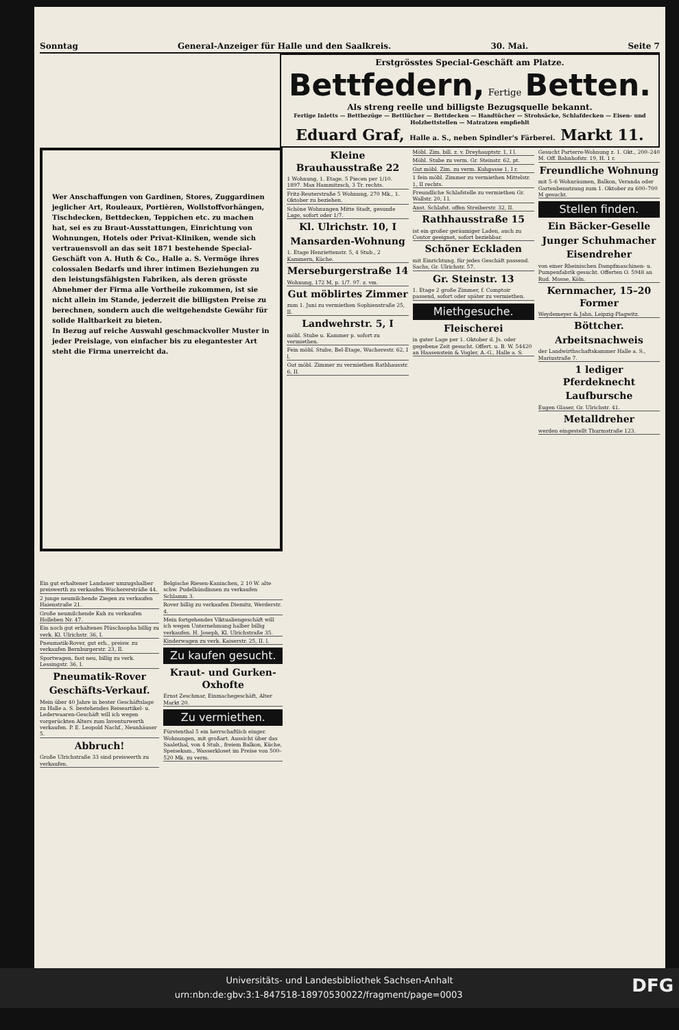Sonntag General-Anzeiger für Halle und den Saalkreis. 30. Mai. Seite 7
Erstgrösstes Special-Geschäft am Platze.
Bettfedern, Fertige Betten.
Als streng reelle und billigste Bezugsquelle bekannt.
Fertige Inletts — Bettbezüge — Bettlücher — Bettdecken — Handtücher — Strohsäcke, Schlafdecken — Eisen- und Holzbettstellen — Matratzen empfiehlt
Eduard Graf, Halle a. S., neben Spindler's Färberei. Markt 11.
Wer Anschaffungen von Gardinen, Stores, Zuggardinen jeglicher Art, Rouleaux, Portièren, Wollstoffvorhängen, Tischdecken, Bettdecken, Teppichen etc. zu machen hat, sei es zu Braut-Ausstattungen, Einrichtung von Wohnungen, Hotels oder Privat-Kliniken, wende sich vertrauensvoll an das seit 1871 bestehende Special-Geschäft von A. Huth & Co., Halle a. S. Vermöge ihres colossalen Bedarfs und ihrer intimen Beziehungen zu den leistungsfähigsten Fabriken, als deren grösste Abnehmer der Firma alle Vortheile zukommen, ist sie nicht allein im Stande, jederzeit die billigsten Preise zu berechnen, sondern auch die weitgehendste Gewähr für solide Haltbarkeit zu bieten.
In Bezug auf reiche Auswahl geschmackvoller Muster in jeder Preislage, von einfacher bis zu elegantester Art steht die Firma unerreicht da.
Ein gut erhaltener Landauer umzugshalber preiswerth zu verkaufen Wucherersträße 44.
2 junge neumilchende Ziegen zu verkaufen Haienstraße 21.
Große neumilchende Kuh zu verkaufen Holleben Nr. 47.
Ein noch gut erhaltenes Plüschsopha billig zu verk. Kl. Ulrichstr. 36, I.
Pneumatik-Rover, gut erh., preisw. zu verkaufen Bernburgerstr. 23, II.
Sportwagen, fast neu, billig zu verk. Lessingstr. 36, I.
Pneumatik-Rover
Geschäfts-Verkauf.
Mein über 40 Jahre in bester Geschäftslage zu Halle a. S. bestehendes Reiseartikel- u. Lederwaaren-Geschäft will ich wegen vorgerückten Alters zum Inventurwerth verkaufen. P. E. Leopold Nachf., Neunhäuser 5.
Abbruch!
Große Ulrichstraße 33 sind preiswerth zu verkaufen.
Belgische Riesen-Kaninchen, 2 10 W. alte schw. Pudelhündinnen zu verkaufen Schlamm 3.
Rover billig zu verkaufen Diemitz, Werderstr. 4.
Mein fortgehendes Viktualiengeschäft will ich wegen Unternehmung halber billig verkaufen. H. Joseph, Kl. Ulrichstraße 35.
Kinderwagen zu verk. Kaiserstr. 25, II. l.
Zu kaufen gesucht.
Kraut- und Gurken-Oxhofte
Ernst Zeschmar, Einmachegeschäft, Alter Markt 20.
Zu vermiethen.
Fürstenthal 5 ein herrschaftlich einger. Wohnungen, mit großart. Aussicht über das Saalethal, von 4 Stub., freiem Balkon, Küche, Speisekam., Wasserkloset im Preise von 500–520 Mk. zu verm.
Kleine Brauhausstraße 22
1 Wohnung, 1. Etage, 5 Piecen per 1/10. 1897. Max Hammitzsch, 3 Tr. rechts.
Fritz-Reuterstraße 5 Wohnung, 270 Mk., 1. Oktober zu beziehen.
Schöne Wohnungen Mitte Stadt, gesunde Lage, sofort oder 1/7.
Kl. Ulrichstr. 10, I
Mansarden-Wohnung
1. Etage Henriettenstr. 5, 4 Stub., 2 Kammern, Küche.
Merseburgerstraße 14
Wohnung, 172 M, p. 1/7. 97. z. vm.
Gut möblirtes Zimmer
zum 1. Juni zu vermiethen Sophienstraße 25, II.
Landwehrstr. 5, I
möbl. Stube u. Kammer p. sofort zu vermiethen.
Fein möbl. Stube, Bel-Etage, Wucherestr. 62, I l.
Gut möbl. Zimmer zu vermiethen Rathhausstr. 6, II.
Möbl. Zim. bill. z. v. Dreyhauptstr. 1, I l.
Möbl. Stube zu verm. Gr. Steinstr. 62, pt.
Gut möbl. Zim. zu verm. Kuhgasse 1, I r.
1 fein möbl. Zimmer zu vermiethen Mittelstr. 1, II rechts.
Freundliche Schlafstelle zu vermiethen Gr. Wallstr. 20, I l.
Anst. Schlafst. offen Streiberstr. 32, II.
Rathhausstraße 15
ist ein großer geräumiger Laden, auch zu Contor geeignet, sofort beziehbar.
Schöner Eckladen
mit Einrichtung, für jedes Geschäft passend. Sachs, Gr. Ulrichstr. 57.
Gr. Steinstr. 13
1. Etage 2 große Zimmer, f. Comptoir passend, sofort oder später zu vermiethen.
Miethgesuche.
Fleischerei
in guter Lage per 1. Oktober d. Js. oder gegebene Zeit gesucht. Offert. u. B. W. 54420 an Haasenstein & Vogler, A.-G., Halle a. S.
Gesucht Parterre-Wohnung z. 1. Okt., 200–240 M. Off. Bahnhofstr. 19, H. 1 r.
Freundliche Wohnung
mit 5–6 Wohnräumen, Balkon, Veranda oder Gartenbenutzung zum 1. Oktober zu 600–700 M gesucht.
Stellen finden.
Ein Bäcker-Geselle
Junger Schuhmacher
Eisendreher
von einer Rheinischen Dampfmaschinen- u. Pumpenfabrik gesucht. Offerten O. 5948 an Rud. Mosse, Köln.
Kernmacher, 15–20 Former
Weydemeyer & Jahn, Leipzig-Plagwitz.
Böttcher.
Arbeitsnachweis
der Landwirthschaftskammer Halle a. S., Mariustraße 7.
1 lediger Pferdeknecht
Laufbursche
Eugen Glaser, Gr. Ulrichstr. 41.
Metalldreher
werden eingestellt Thurmstraße 123.
Universitäts- und Landesbibliothek Sachsen-Anhalt
urn:nbn:de:gbv:3:1-847518-18970530022/fragment/page=0003 DFG